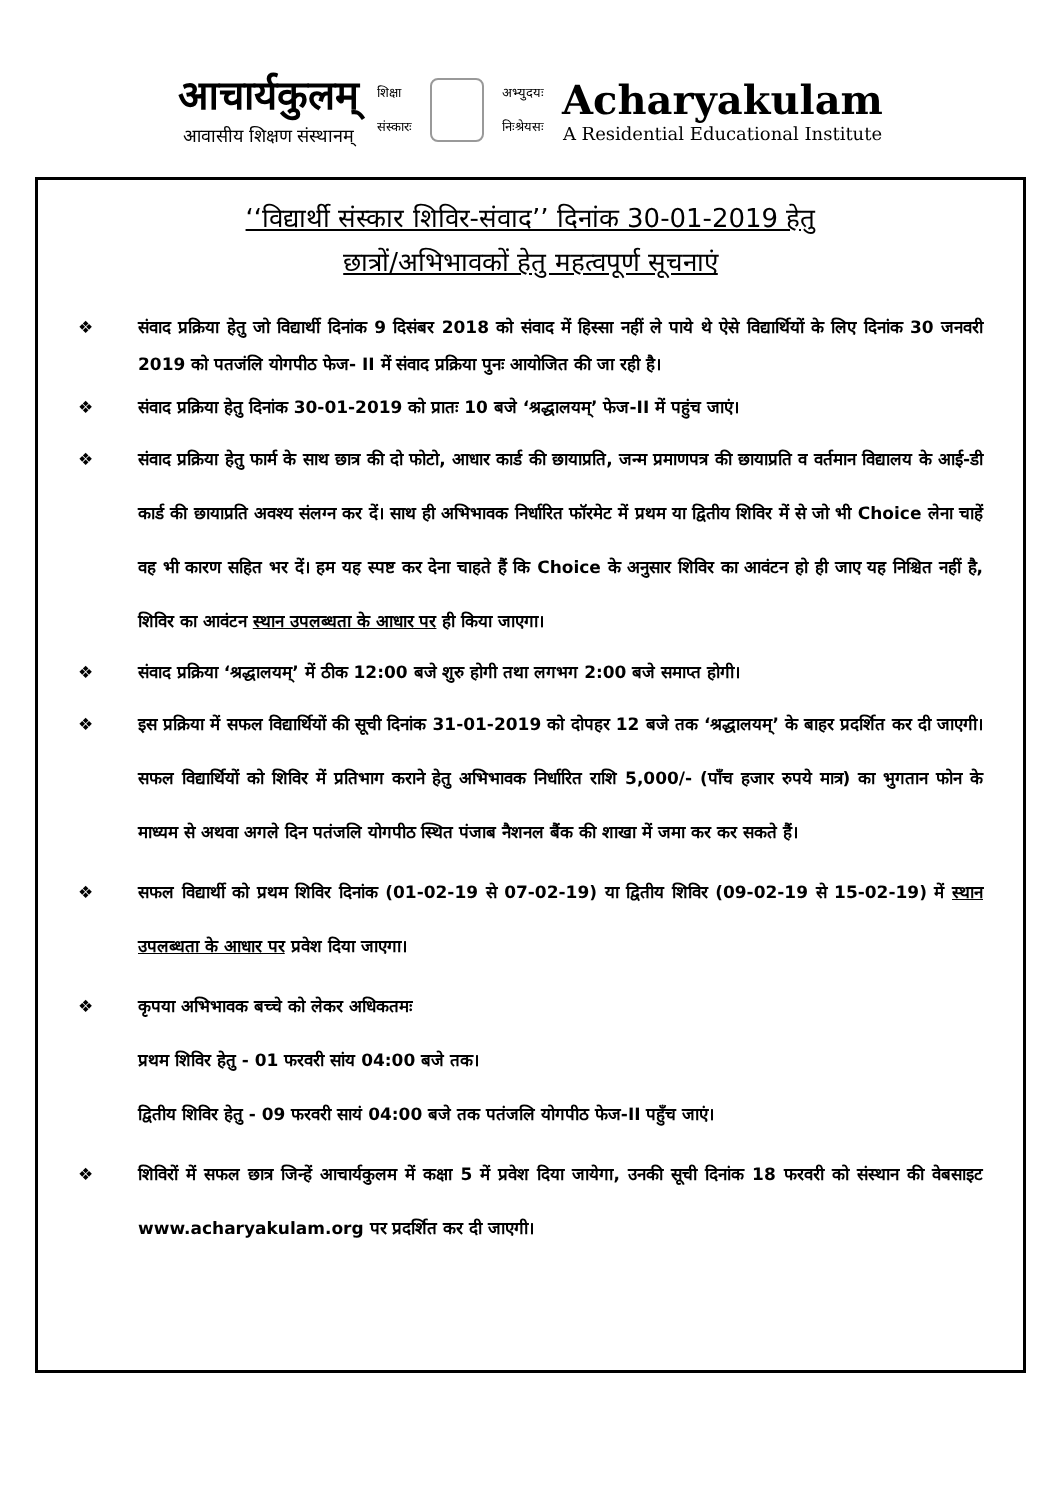आचार्यकुलम्
आवासीय शिक्षण संस्थानम्
शिक्षा
संस्कारः
अभ्युदयः
निःश्रेयसः
Acharyakulam
A Residential Educational Institute
‘‘विद्यार्थी संस्कार शिविर-संवाद’’ दिनांक 30-01-2019 हेतु
छात्रों/अभिभावकों हेतु महत्वपूर्ण सूचनाएं
❖ संवाद प्रक्रिया हेतु जो विद्यार्थी दिनांक 9 दिसंबर 2018 को संवाद में हिस्सा नहीं ले पाये थे ऐसे विद्यार्थियों के लिए दिनांक 30 जनवरी 2019 को पतजंलि योगपीठ फेज- II में संवाद प्रक्रिया पुनः आयोजित की जा रही है।
❖ संवाद प्रक्रिया हेतु दिनांक 30-01-2019 को प्रातः 10 बजे ‘श्रद्धालयम्’ फेज-II में पहुंच जाएं।
❖ संवाद प्रक्रिया हेतु फार्म के साथ छात्र की दो फोटो, आधार कार्ड की छायाप्रति, जन्म प्रमाणपत्र की छायाप्रति व वर्तमान विद्यालय के आई-डी कार्ड की छायाप्रति अवश्य संलग्न कर दें। साथ ही अभिभावक निर्धारित फॉरमेट में प्रथम या द्वितीय शिविर में से जो भी Choice लेना चाहें वह भी कारण सहित भर दें। हम यह स्पष्ट कर देना चाहते हैं कि Choice के अनुसार शिविर का आवंटन हो ही जाए यह निश्चित नहीं है, शिविर का आवंटन स्थान उपलब्धता के आधार पर ही किया जाएगा।
❖ संवाद प्रक्रिया ‘श्रद्धालयम्’ में ठीक 12:00 बजे शुरु होगी तथा लगभग 2:00 बजे समाप्त होगी।
❖ इस प्रक्रिया में सफल विद्यार्थियों की सूची दिनांक 31-01-2019 को दोपहर 12 बजे तक ‘श्रद्धालयम्’ के बाहर प्रदर्शित कर दी जाएगी। सफल विद्यार्थियों को शिविर में प्रतिभाग कराने हेतु अभिभावक निर्धारित राशि 5,000/- (पाँच हजार रुपये मात्र) का भुगतान फोन के माध्यम से अथवा अगले दिन पतंजलि योगपीठ स्थित पंजाब नैशनल बैंक की शाखा में जमा कर कर सकते हैं।
❖ सफल विद्यार्थी को प्रथम शिविर दिनांक (01-02-19 से 07-02-19) या द्वितीय शिविर (09-02-19 से 15-02-19) में स्थान उपलब्धता के आधार पर प्रवेश दिया जाएगा।
❖ कृपया अभिभावक बच्चे को लेकर अधिकतमः
प्रथम शिविर हेतु - 01 फरवरी सांय 04:00 बजे तक।
द्वितीय शिविर हेतु - 09 फरवरी सायं 04:00 बजे तक पतंजलि योगपीठ फेज-II पहुँच जाएं।
❖ शिविरों में सफल छात्र जिन्हें आचार्यकुलम में कक्षा 5 में प्रवेश दिया जायेगा, उनकी सूची दिनांक 18 फरवरी को संस्थान की वेबसाइट www.acharyakulam.org पर प्रदर्शित कर दी जाएगी।